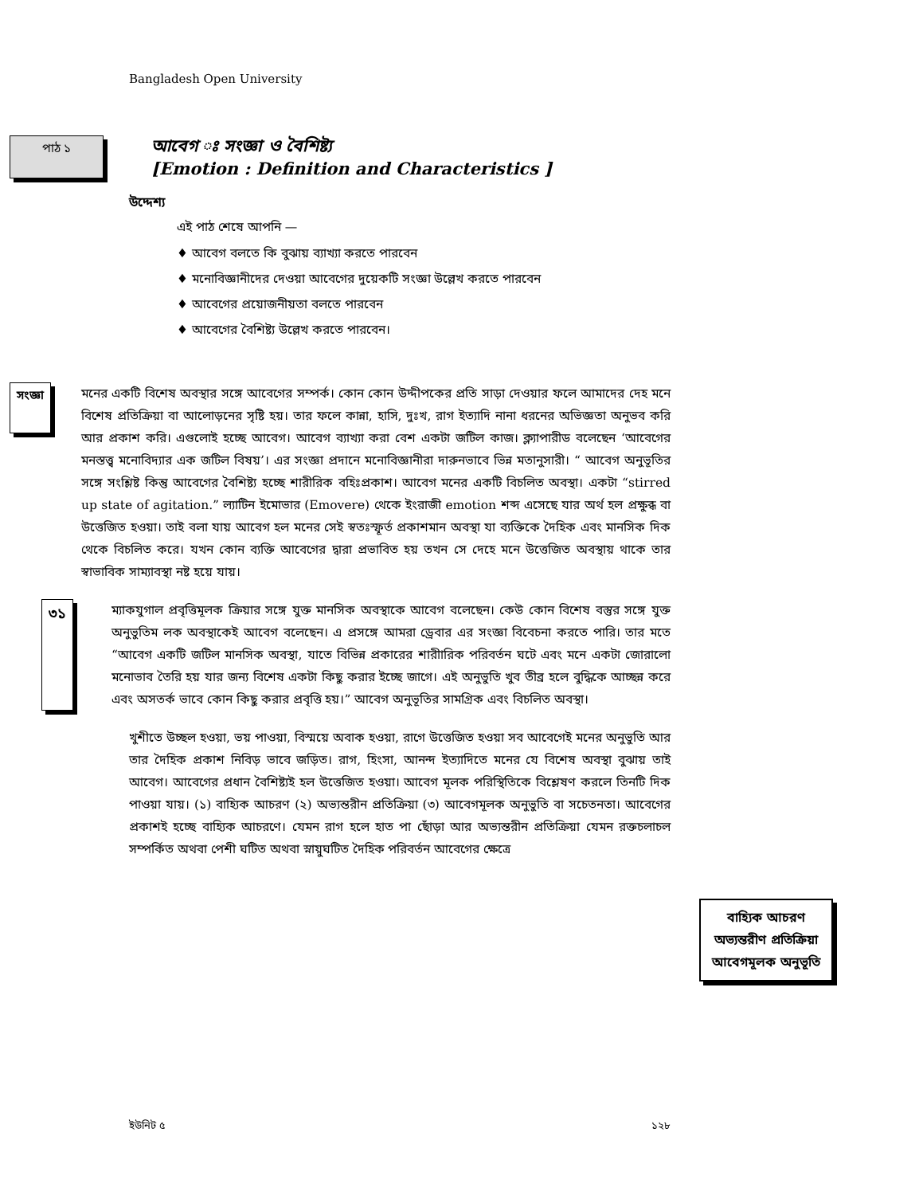Bangladesh Open University
পাঠ ১
আবেগ ঃ সংজ্ঞা ও বৈশিষ্ট্য
[Emotion : Definition and Characteristics ]
উদ্দেশ্য
এই পাঠ শেষে আপনি —
♦ আবেগ বলতে কি বুঝায় ব্যাখ্যা করতে পারবেন
♦ মনোবিজ্ঞানীদের দেওয়া আবেগের দুয়েকটি সংজ্ঞা উল্লেখ করতে পারবেন
♦ আবেগের প্রয়োজনীয়তা বলতে পারবেন
♦ আবেগের বৈশিষ্ট্য উল্লেখ করতে পারবেন।
সংজ্ঞা
মনের একটি বিশেষ অবস্থার সঙ্গে আবেগের সম্পর্ক। কোন কোন উদ্দীপকের প্রতি সাড়া দেওয়ার ফলে আমাদের দেহ মনে বিশেষ প্রতিক্রিয়া বা আলোড়নের সৃষ্টি হয়। তার ফলে কান্না, হাসি, দুঃখ, রাগ ইত্যাদি নানা ধরনের অভিজ্ঞতা অনুভব করি আর প্রকাশ করি। এগুলোই হচ্ছে আবেগ। আবেগ ব্যাখ্যা করা বেশ একটা জটিল কাজ। ক্ল্যাপারীড বলেছেন ‘আবেগের মনস্তত্ত্ব মনোবিদ্যার এক জটিল বিষয়’। এর সংজ্ঞা প্রদানে মনোবিজ্ঞানীরা দারুনভাবে ভিন্ন মতানুসারী। “ আবেগ অনুভূতির সঙ্গে সংশ্লিষ্ট কিন্তু আবেগের বৈশিষ্ট্য হচ্ছে শারীরিক বহিঃপ্রকাশ। আবেগ মনের একটি বিচলিত অবস্থা। একটা “stirred up state of agitation.” ল্যাটিন ইমোভার (Emovere) থেকে ইংরাজী emotion শব্দ এসেছে যার অর্থ হল প্রক্ষুব্ধ বা উত্তেজিত হওয়া। তাই বলা যায় আবেগ হল মনের সেই স্বতঃস্ফূর্ত প্রকাশমান অবস্থা যা ব্যক্তিকে দৈহিক এবং মানসিক দিক থেকে বিচলিত করে। যখন কোন ব্যক্তি আবেগের দ্বারা প্রভাবিত হয় তখন সে দেহে মনে উত্তেজিত অবস্থায় থাকে তার স্বাভাবিক সাম্যাবস্থা নষ্ট হয়ে যায়।
৩১
ম্যাকযুগাল প্রবৃত্তিমূলক ক্রিয়ার সঙ্গে যুক্ত মানসিক অবস্থাকে আবেগ বলেছেন। কেউ কোন বিশেষ বস্তুর সঙ্গে যুক্ত অনুভুতিম লক অবস্থাকেই আবেগ বলেছেন। এ প্রসঙ্গে আমরা ড্রেবার এর সংজ্ঞা বিবেচনা করতে পারি। তার মতে “আবেগ একটি জটিল মানসিক অবস্থা, যাতে বিভিন্ন প্রকারের শারীারিক পরিবর্তন ঘটে এবং মনে একটা জোরালো মনোভাব তৈরি হয় যার জন্য বিশেষ একটা কিছু করার ইচ্ছে জাগে। এই অনুভুতি খুব তীব্র হলে বুদ্ধিকে আচ্ছন্ন করে এবং অসতর্ক ভাবে কোন কিছু করার প্রবৃত্তি হয়।” আবেগ অনুভূতির সামগ্রিক এবং বিচলিত অবস্থা।
খুশীতে উচ্ছল হওয়া, ভয় পাওয়া, বিস্ময়ে অবাক হওয়া, রাগে উত্তেজিত হওয়া সব আবেগেই মনের অনুভুতি আর তার দৈহিক প্রকাশ নিবিড় ভাবে জড়িত। রাগ, হিংসা, আনন্দ ইত্যাদিতে মনের যে বিশেষ অবস্থা বুঝায় তাই আবেগ। আবেগের প্রধান বৈশিষ্ট্যই হল উত্তেজিত হওয়া। আবেগ মূলক পরিস্থিতিকে বিশ্লেষণ করলে তিনটি দিক পাওয়া যায়। (১) বাহ্যিক আচরণ (২) অভ্যন্তরীন প্রতিক্রিয়া (৩) আবেগমূলক অনুভুতি বা সচেতনতা। আবেগের প্রকাশই হচ্ছে বাহ্যিক আচরণে। যেমন রাগ হলে হাত পা ছোঁড়া আর অভ্যন্তরীন প্রতিক্রিয়া যেমন রক্তচলাচল সম্পর্কিত অথবা পেশী ঘটিত অথবা স্নায়ুঘটিত দৈহিক পরিবর্তন আবেগের ক্ষেত্রে
বাহ্যিক আচরণ
অভ্যন্তরীণ প্রতিক্রিয়া
আবেগমূলক অনুভূতি
ইউনিট ৫ ১২৮